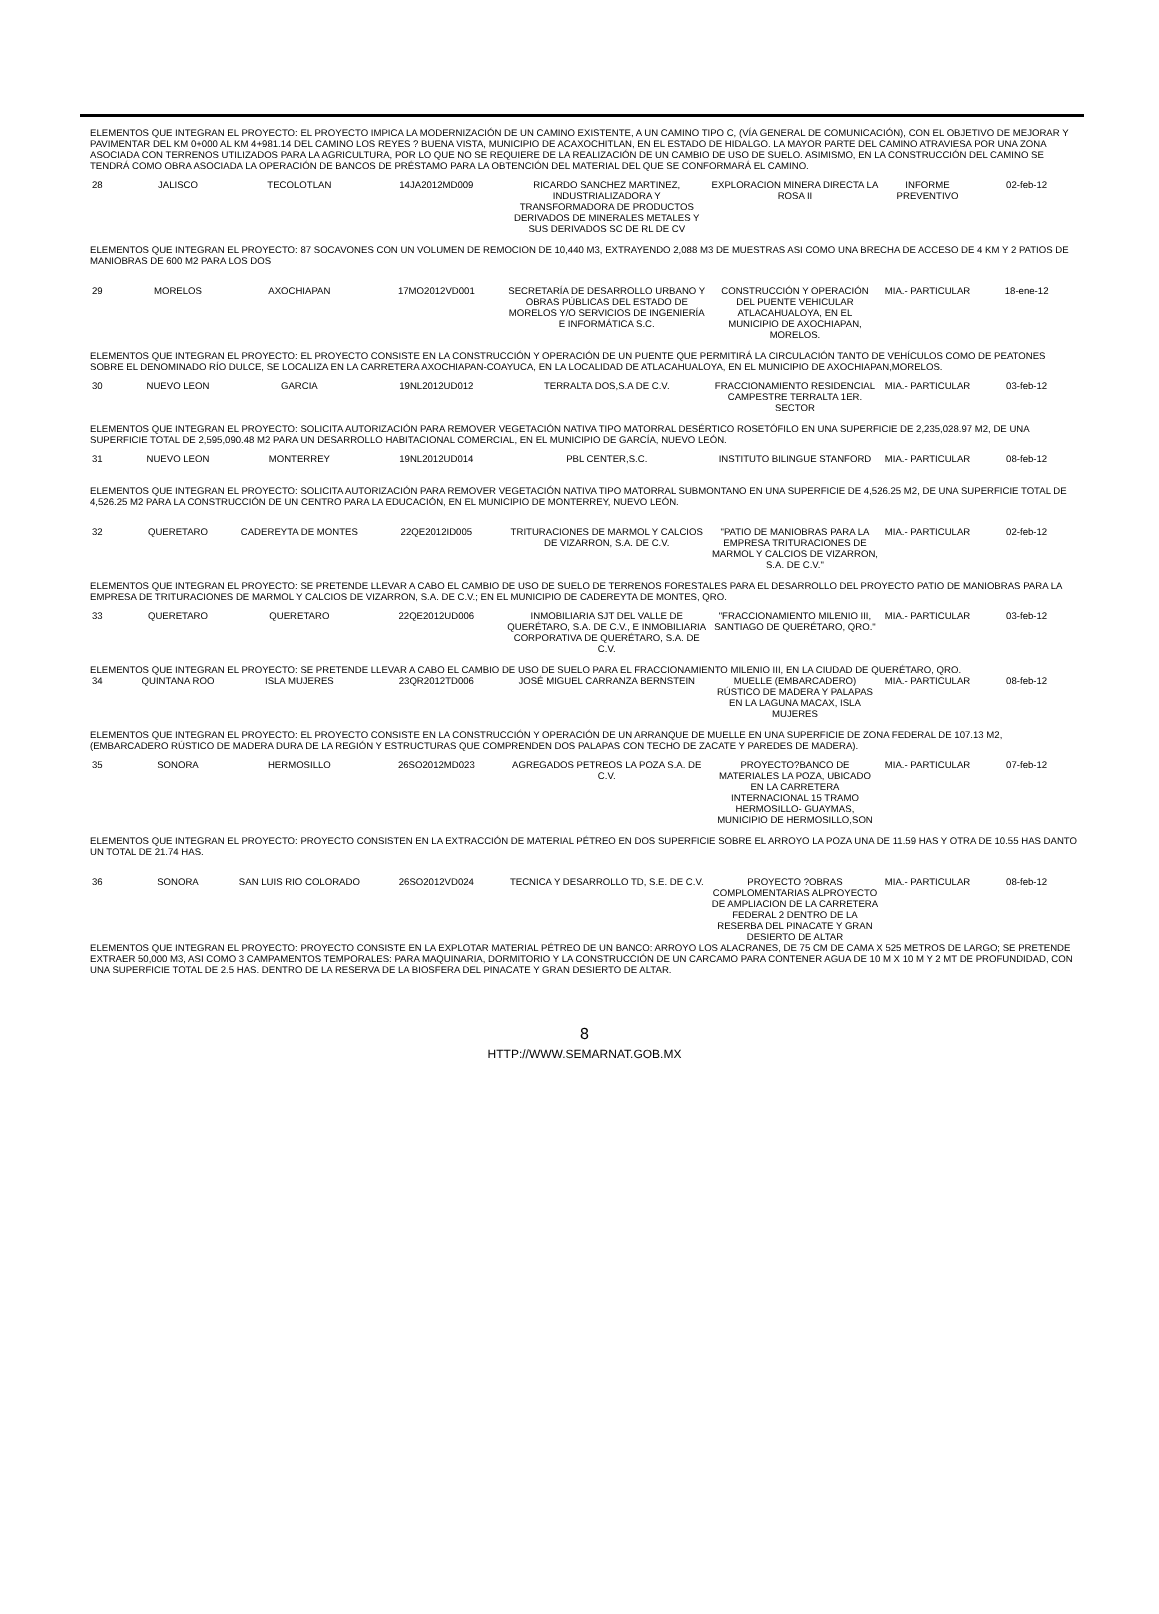ELEMENTOS QUE INTEGRAN EL PROYECTO: EL PROYECTO IMPICA LA MODERNIZACIÓN DE UN CAMINO EXISTENTE, A UN CAMINO TIPO C, (VÍA GENERAL DE COMUNICACIÓN), CON EL OBJETIVO DE MEJORAR Y PAVIMENTAR DEL KM 0+000 AL KM 4+981.14 DEL CAMINO LOS REYES ? BUENA VISTA, MUNICIPIO DE ACAXOCHITLAN, EN EL ESTADO DE HIDALGO. LA MAYOR PARTE DEL CAMINO ATRAVIESA POR UNA ZONA ASOCIADA CON TERRENOS UTILIZADOS PARA LA AGRICULTURA, POR LO QUE NO SE REQUIERE DE LA REALIZACIÓN DE UN CAMBIO DE USO DE SUELO. ASIMISMO, EN LA CONSTRUCCIÓN DEL CAMINO SE TENDRÁ COMO OBRA ASOCIADA LA OPERACIÓN DE BANCOS DE PRÉSTAMO PARA LA OBTENCIÓN DEL MATERIAL DEL QUE SE CONFORMARÁ EL CAMINO.
| 28 | JALISCO | TECOLOTLAN | 14JA2012MD009 | RICARDO SANCHEZ MARTINEZ, INDUSTRIALIZADORA Y TRANSFORMADORA DE PRODUCTOS DERIVADOS DE MINERALES METALES Y SUS DERIVADOS SC DE RL DE CV | EXPLORACION MINERA DIRECTA LA ROSA II | INFORME PREVENTIVO | 02-feb-12 |
ELEMENTOS QUE INTEGRAN EL PROYECTO: 87 SOCAVONES CON UN VOLUMEN DE REMOCION DE 10,440 M3, EXTRAYENDO 2,088 M3 DE MUESTRAS ASI COMO UNA BRECHA DE ACCESO DE 4 KM Y 2 PATIOS DE MANIOBRAS DE 600 M2 PARA LOS DOS
| 29 | MORELOS | AXOCHIAPAN | 17MO2012VD001 | SECRETARÍA DE DESARROLLO URBANO Y OBRAS PÚBLICAS DEL ESTADO DE MORELOS Y/O SERVICIOS DE INGENIERÍA E INFORMÁTICA S.C. | CONSTRUCCIÓN Y OPERACIÓN DEL PUENTE VEHICULAR ATLACAHUALOYA, EN EL MUNICIPIO DE AXOCHIAPAN, MORELOS. | MIA.- PARTICULAR | 18-ene-12 |
ELEMENTOS QUE INTEGRAN EL PROYECTO: EL PROYECTO CONSISTE EN LA CONSTRUCCIÓN Y OPERACIÓN DE UN PUENTE QUE PERMITIRÁ LA CIRCULACIÓN TANTO DE VEHÍCULOS COMO DE PEATONES SOBRE EL DENOMINADO RÍO DULCE, SE LOCALIZA EN LA CARRETERA AXOCHIAPAN-COAYUCA, EN LA LOCALIDAD DE ATLACAHUALOYA, EN EL MUNICIPIO DE AXOCHIAPAN,MORELOS.
| 30 | NUEVO LEON | GARCIA | 19NL2012UD012 | TERRALTA DOS,S.A DE C.V. | FRACCIONAMIENTO RESIDENCIAL CAMPESTRE TERRALTA 1ER. SECTOR | MIA.- PARTICULAR | 03-feb-12 |
ELEMENTOS QUE INTEGRAN EL PROYECTO: SOLICITA AUTORIZACIÓN PARA REMOVER VEGETACIÓN NATIVA TIPO MATORRAL DESÉRTICO ROSETÓFILO EN UNA SUPERFICIE DE 2,235,028.97 M2, DE UNA SUPERFICIE TOTAL DE 2,595,090.48 M2 PARA UN DESARROLLO HABITACIONAL COMERCIAL, EN EL MUNICIPIO DE GARCÍA, NUEVO LEÓN.
| 31 | NUEVO LEON | MONTERREY | 19NL2012UD014 | PBL CENTER,S.C. | INSTITUTO BILINGUE STANFORD | MIA.- PARTICULAR | 08-feb-12 |
ELEMENTOS QUE INTEGRAN EL PROYECTO: SOLICITA AUTORIZACIÓN PARA REMOVER VEGETACIÓN NATIVA TIPO MATORRAL SUBMONTANO EN UNA SUPERFICIE DE 4,526.25 M2, DE UNA SUPERFICIE TOTAL DE 4,526.25 M2 PARA LA CONSTRUCCIÓN DE UN CENTRO PARA LA EDUCACIÓN, EN EL MUNICIPIO DE MONTERREY, NUEVO LEÓN.
| 32 | QUERETARO | CADEREYTA DE MONTES | 22QE2012ID005 | TRITURACIONES DE MARMOL Y CALCIOS DE VIZARRON, S.A. DE C.V. | "PATIO DE MANIOBRAS PARA LA EMPRESA TRITURACIONES DE MARMOL Y CALCIOS DE VIZARRON, S.A. DE C.V." | MIA.- PARTICULAR | 02-feb-12 |
ELEMENTOS QUE INTEGRAN EL PROYECTO: SE PRETENDE LLEVAR A CABO EL CAMBIO DE USO DE SUELO DE TERRENOS FORESTALES PARA EL DESARROLLO DEL PROYECTO PATIO DE MANIOBRAS PARA LA EMPRESA DE TRITURACIONES DE MARMOL Y CALCIOS DE VIZARRON, S.A. DE C.V.; EN EL MUNICIPIO DE CADEREYTA DE MONTES, QRO.
| 33 | QUERETARO | QUERETARO | 22QE2012UD006 | INMOBILIARIA SJT DEL VALLE DE QUERÉTARO, S.A. DE C.V., E INMOBILIARIA CORPORATIVA DE QUERÉTARO, S.A. DE C.V. | "FRACCIONAMIENTO MILENIO III, SANTIAGO DE QUERÉTARO, QRO." | MIA.- PARTICULAR | 03-feb-12 |
ELEMENTOS QUE INTEGRAN EL PROYECTO: SE PRETENDE LLEVAR A CABO EL CAMBIO DE USO DE SUELO PARA EL FRACCIONAMIENTO MILENIO III, EN LA CIUDAD DE QUERÉTARO, QRO.
| 34 | QUINTANA ROO | ISLA MUJERES | 23QR2012TD006 | JOSÉ MIGUEL CARRANZA BERNSTEIN | MUELLE (EMBARCADERO) RÚSTICO DE MADERA Y PALAPAS EN LA LAGUNA MACAX, ISLA MUJERES | MIA.- PARTICULAR | 08-feb-12 |
ELEMENTOS QUE INTEGRAN EL PROYECTO: EL PROYECTO CONSISTE EN LA CONSTRUCCIÓN Y OPERACIÓN DE UN ARRANQUE DE MUELLE EN UNA SUPERFICIE DE ZONA FEDERAL DE 107.13 M2, (EMBARCADERO RÚSTICO DE MADERA DURA DE LA REGIÓN Y ESTRUCTURAS QUE COMPRENDEN DOS PALAPAS CON TECHO DE ZACATE Y PAREDES DE MADERA).
| 35 | SONORA | HERMOSILLO | 26SO2012MD023 | AGREGADOS PETREOS LA POZA S.A. DE C.V. | PROYECTO?BANCO DE MATERIALES LA POZA, UBICADO EN LA CARRETERA INTERNACIONAL 15 TRAMO HERMOSILLO- GUAYMAS, MUNICIPIO DE HERMOSILLO,SON | MIA.- PARTICULAR | 07-feb-12 |
ELEMENTOS QUE INTEGRAN EL PROYECTO: PROYECTO CONSISTEN EN LA EXTRACCIÓN DE MATERIAL PÉTREO EN DOS SUPERFICIE SOBRE EL ARROYO LA POZA UNA DE 11.59 HAS Y OTRA DE 10.55 HAS DANTO UN TOTAL DE 21.74 HAS.
| 36 | SONORA | SAN LUIS RIO COLORADO | 26SO2012VD024 | TECNICA Y DESARROLLO TD, S.E. DE C.V. | PROYECTO ?OBRAS COMPLOMENTARIAS ALPROYECTO DE AMPLIACION DE LA CARRETERA FEDERAL 2 DENTRO DE LA RESERBA DEL PINACATE Y GRAN DESIERTO DE ALTAR | MIA.- PARTICULAR | 08-feb-12 |
ELEMENTOS QUE INTEGRAN EL PROYECTO: PROYECTO CONSISTE EN LA EXPLOTAR MATERIAL PÉTREO DE UN BANCO: ARROYO LOS ALACRANES, DE 75 CM DE CAMA X 525 METROS DE LARGO; SE PRETENDE EXTRAER 50,000 M3, ASI COMO 3 CAMPAMENTOS TEMPORALES: PARA MAQUINARIA, DORMITORIO Y LA CONSTRUCCIÓN DE UN CARCAMO PARA CONTENER AGUA DE 10 M X 10 M Y 2 MT DE PROFUNDIDAD, CON UNA SUPERFICIE TOTAL DE 2.5 HAS. DENTRO DE LA RESERVA DE LA BIOSFERA DEL PINACATE Y GRAN DESIERTO DE ALTAR.
8
HTTP://WWW.SEMARNAT.GOB.MX